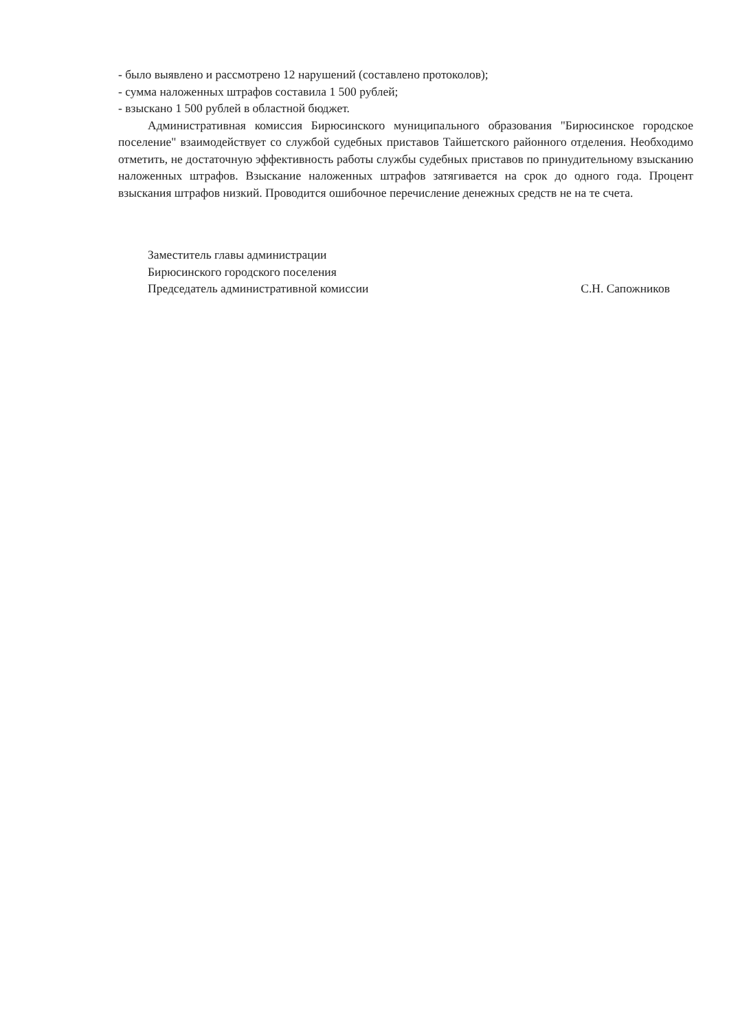- было выявлено и рассмотрено 12 нарушений (составлено протоколов);
- сумма наложенных штрафов составила 1 500 рублей;
- взыскано 1 500 рублей в областной бюджет.
Административная комиссия Бирюсинского муниципального образования "Бирюсинское городское поселение" взаимодействует со службой судебных приставов Тайшетского районного отделения. Необходимо отметить, не достаточную эффективность работы службы судебных приставов по принудительному взысканию наложенных штрафов. Взыскание наложенных штрафов затягивается на срок до одного года. Процент взыскания штрафов низкий. Проводится ошибочное перечисление денежных средств не на те счета.
Заместитель главы администрации
Бирюсинского городского поселения
Председатель административной комиссии
С.Н. Сапожников